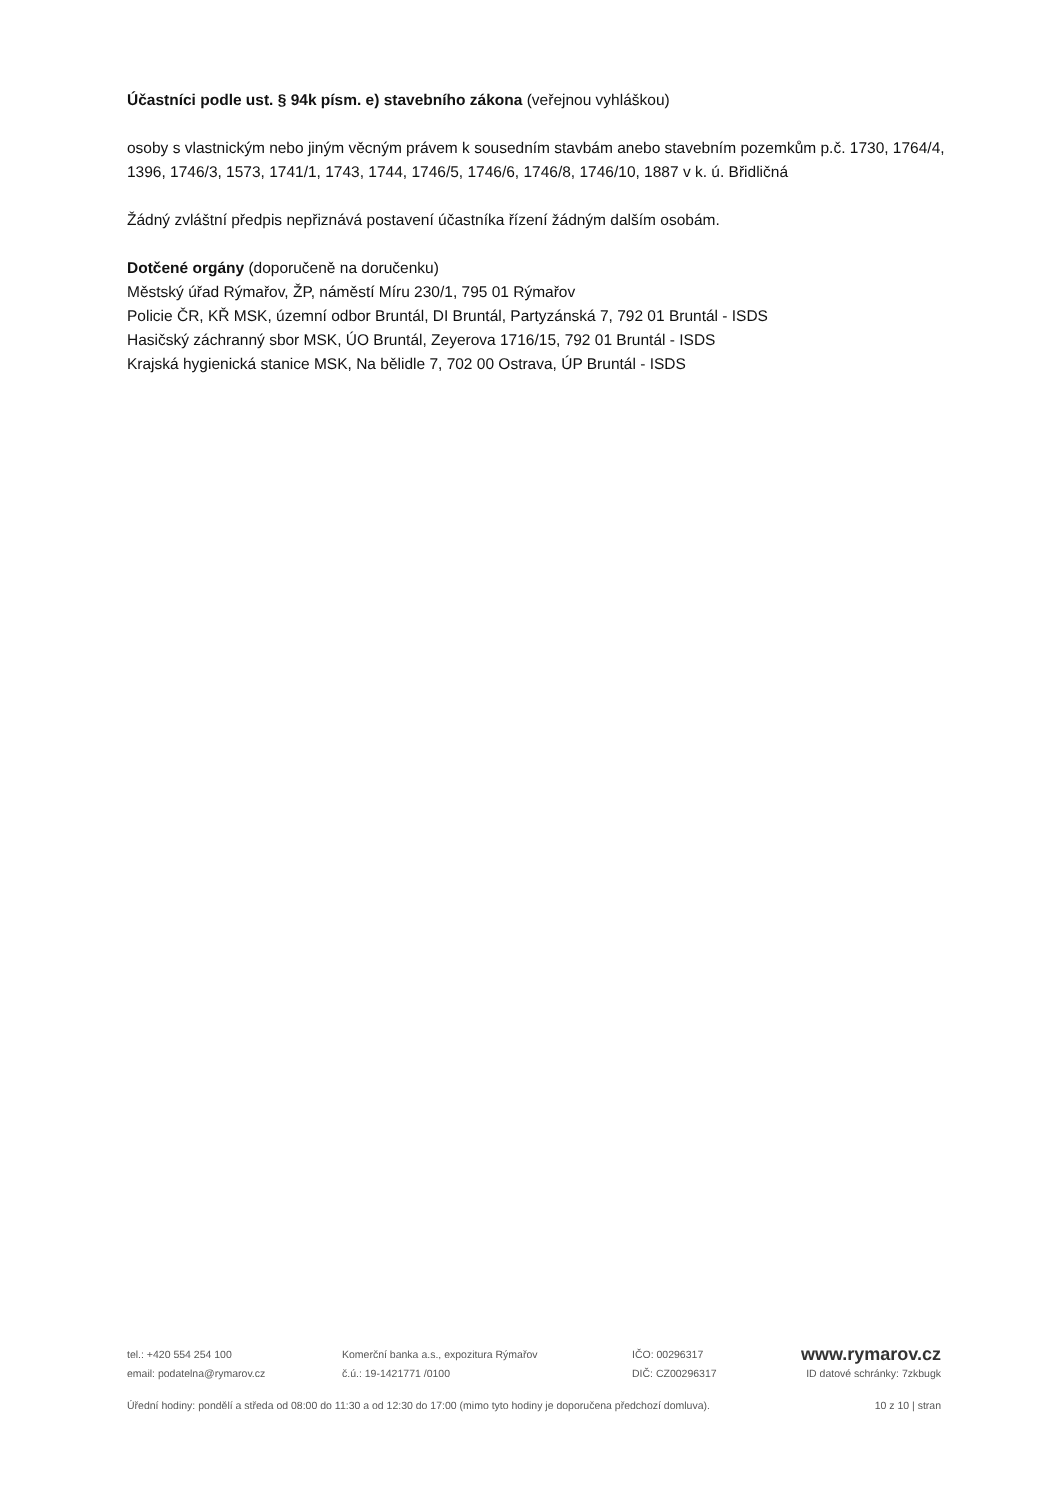Účastníci podle ust. § 94k písm. e) stavebního zákona (veřejnou vyhláškou)
osoby s vlastnickým nebo jiným věcným právem k sousedním stavbám anebo stavebním pozemkům p.č. 1730, 1764/4, 1396, 1746/3, 1573, 1741/1, 1743, 1744, 1746/5, 1746/6, 1746/8, 1746/10, 1887 v k. ú. Břidličná
Žádný zvláštní předpis nepřiznává postavení účastníka řízení žádným dalším osobám.
Dotčené orgány (doporučeně na doručenku)
Městský úřad Rýmařov, ŽP, náměstí Míru 230/1, 795 01 Rýmařov
Policie ČR, KŘ MSK, územní odbor Bruntál, DI Bruntál, Partyzánská 7, 792 01 Bruntál - ISDS
Hasičský záchranný sbor MSK, ÚO Bruntál, Zeyerova 1716/15, 792 01 Bruntál - ISDS
Krajská hygienická stanice MSK, Na bělidle 7, 702 00 Ostrava, ÚP Bruntál - ISDS
tel.: +420 554 254 100 Komerční banka a.s., expozitura Rýmařov IČO: 00296317
www.rymarov.cz
email: podatelna@rymarov.cz č.ú.: 19-1421771 /0100 DIČ: CZ00296317 ID datové schránky: 7zkbugk
Úřední hodiny: pondělí a středa od 08:00 do 11:30 a od 12:30 do 17:00 (mimo tyto hodiny je doporučena předchozí domluva). 10 z 10 | stran